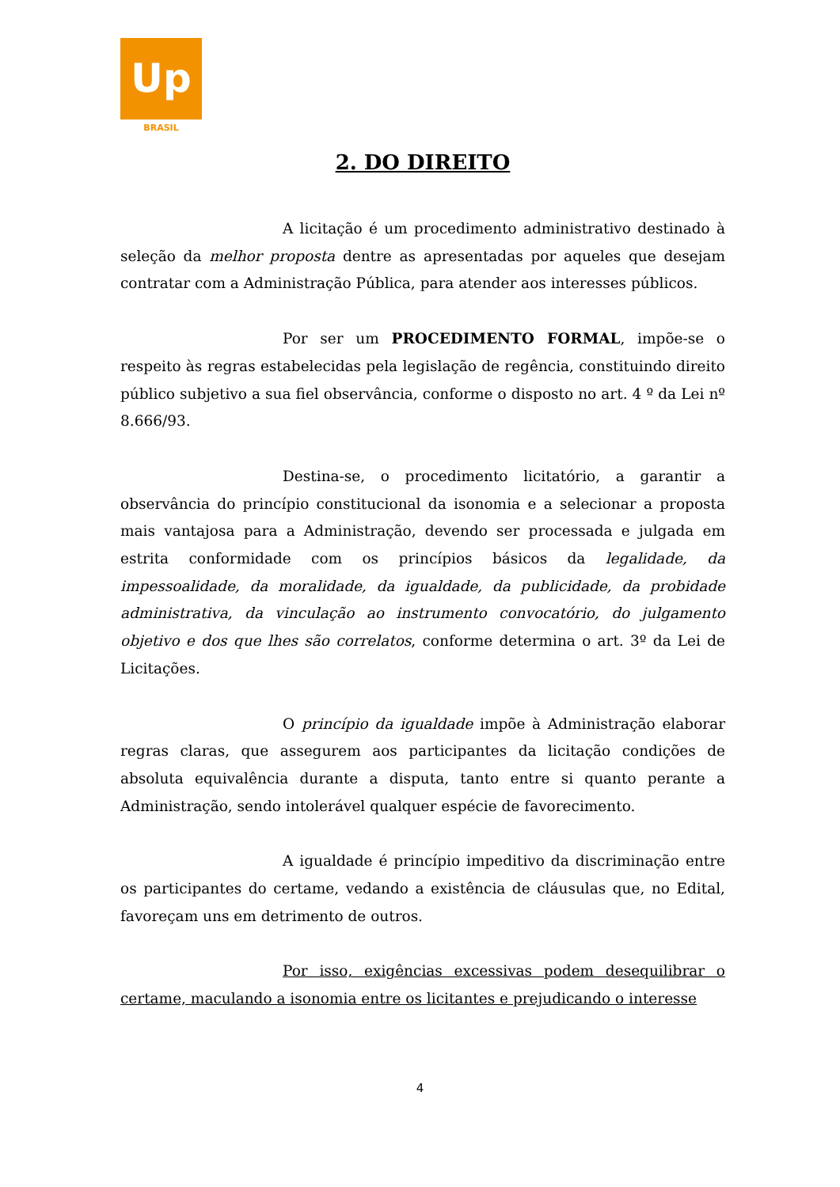Up
BRASIL
2. DO DIREITO
A licitação é um procedimento administrativo destinado à seleção da melhor proposta dentre as apresentadas por aqueles que desejam contratar com a Administração Pública, para atender aos interesses públicos.
Por ser um PROCEDIMENTO FORMAL, impõe-se o respeito às regras estabelecidas pela legislação de regência, constituindo direito público subjetivo a sua fiel observância, conforme o disposto no art. 4 º da Lei nº 8.666/93.
Destina-se, o procedimento licitatório, a garantir a observância do princípio constitucional da isonomia e a selecionar a proposta mais vantajosa para a Administração, devendo ser processada e julgada em estrita conformidade com os princípios básicos da legalidade, da impessoalidade, da moralidade, da igualdade, da publicidade, da probidade administrativa, da vinculação ao instrumento convocatório, do julgamento objetivo e dos que lhes são correlatos, conforme determina o art. 3º da Lei de Licitações.
O princípio da igualdade impõe à Administração elaborar regras claras, que assegurem aos participantes da licitação condições de absoluta equivalência durante a disputa, tanto entre si quanto perante a Administração, sendo intolerável qualquer espécie de favorecimento.
A igualdade é princípio impeditivo da discriminação entre os participantes do certame, vedando a existência de cláusulas que, no Edital, favoreçam uns em detrimento de outros.
Por isso, exigências excessivas podem desequilibrar o certame, maculando a isonomia entre os licitantes e prejudicando o interesse
4